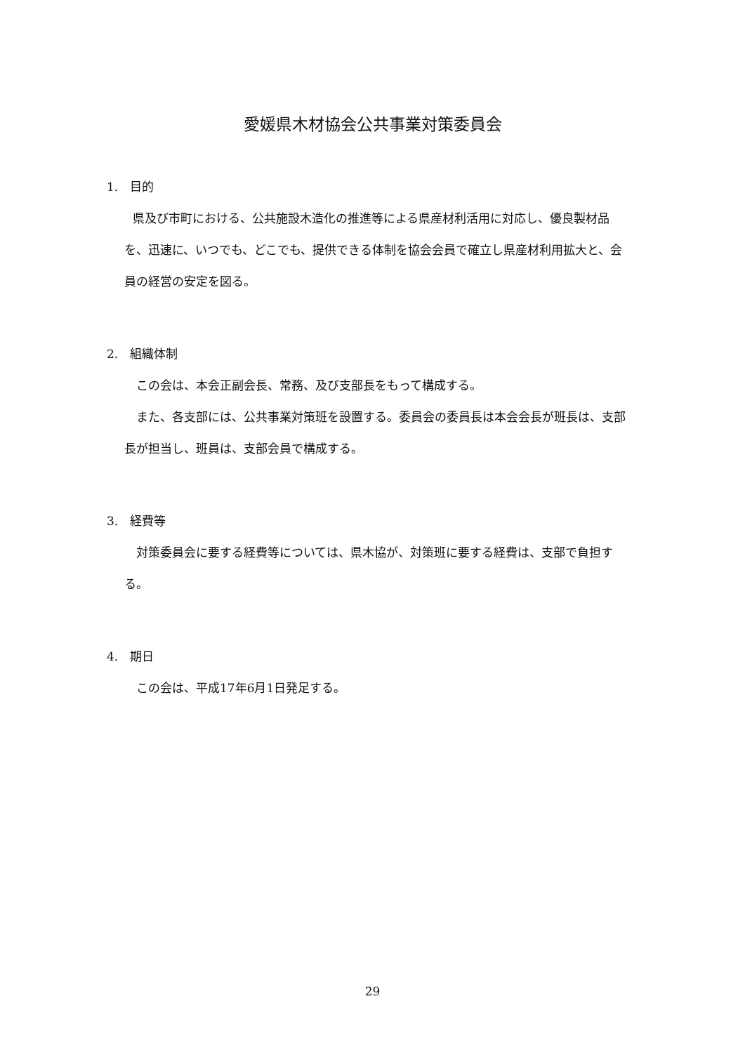愛媛県木材協会公共事業対策委員会
1.　目的
県及び市町における、公共施設木造化の推進等による県産材利活用に対応し、優良製材品を、迅速に、いつでも、どこでも、提供できる体制を協会会員で確立し県産材利用拡大と、会員の経営の安定を図る。
2.　組織体制
この会は、本会正副会長、常務、及び支部長をもって構成する。
また、各支部には、公共事業対策班を設置する。委員会の委員長は本会会長が班長は、支部長が担当し、班員は、支部会員で構成する。
3.　経費等
対策委員会に要する経費等については、県木協が、対策班に要する経費は、支部で負担する。
4.　期日
この会は、平成17年6月1日発足する。
29